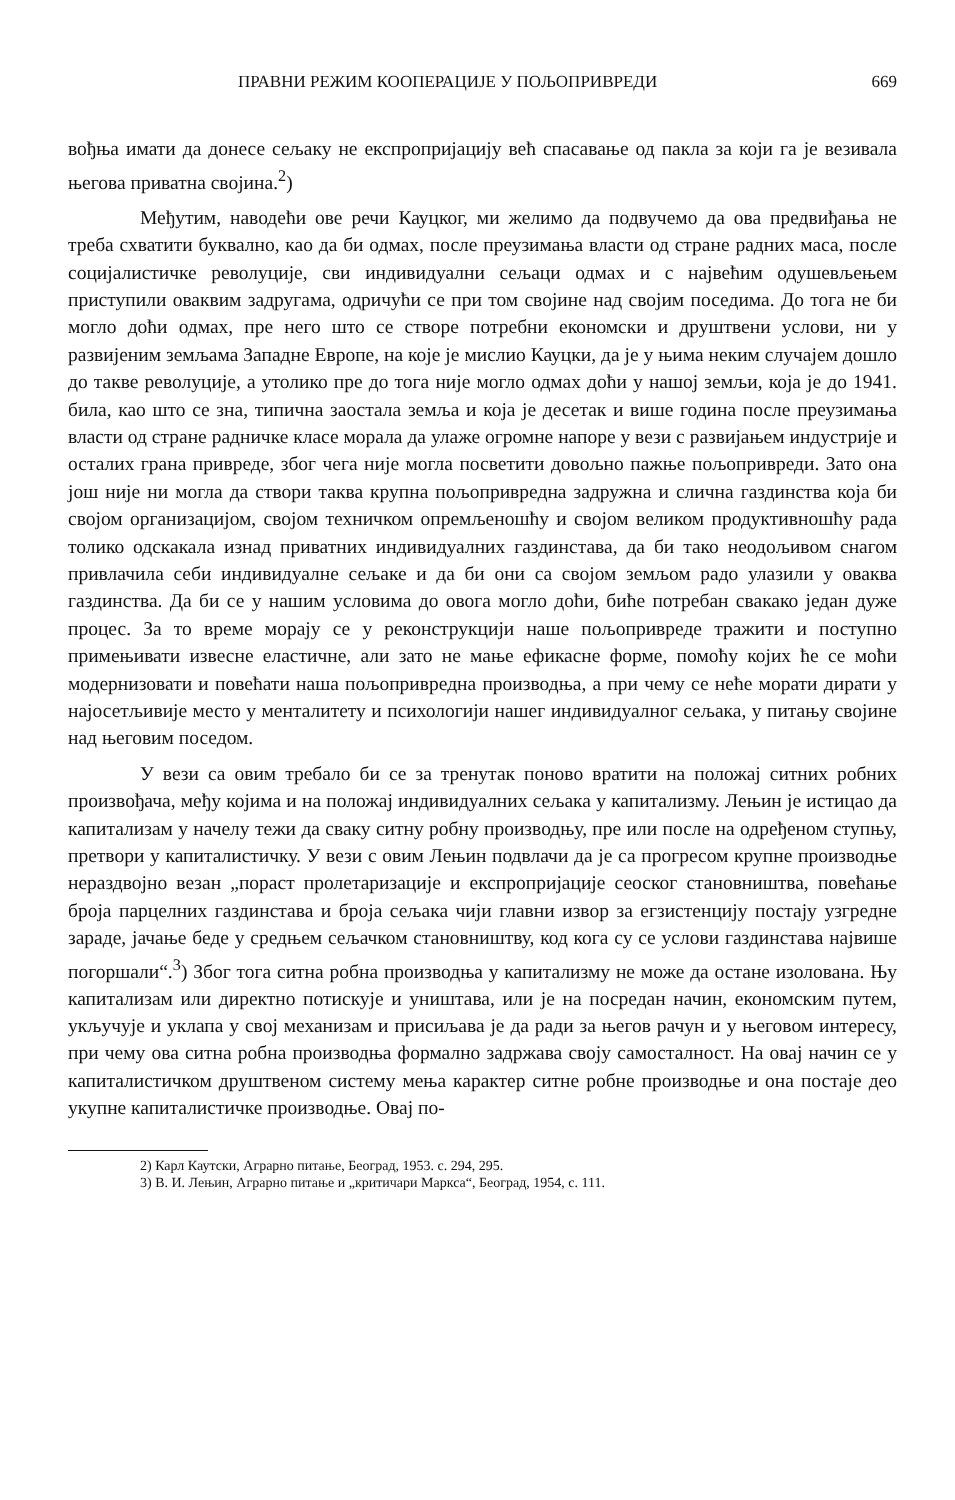ПРАВНИ РЕЖИМ КООПЕРАЦИЈЕ У ПОЉОПРИВРЕДИ 669
вођња имати да донесе сељаку не експропријацију већ спасавање од пакла за који га је везивала његова приватна својина.<sup>2</sup>)
Међутим, наводећи ове речи Кауцког, ми желимо да подвучемо да ова предвиђања не треба схватити буквално, као да би одмах, после преузимања власти од стране радних маса, после социјалистичке револуције, сви индивидуални сељаци одмах и с највећим одушевљењем приступили оваквим задругама, одричући се при том својине над својим поседима. До тога не би могло доћи одмах, пре него што се створе потребни економски и друштвени услови, ни у развијеним земљама Западне Европе, на које је мислио Кауцки, да је у њима неким случајем дошло до такве револуције, а утолико пре до тога није могло одмах доћи у нашој земљи, која је до 1941. била, као што се зна, типична заостала земља и која је десетак и више година после преузимања власти од стране радничке класе морала да улаже огромне напоре у вези с развијањем индустрије и осталих грана привреде, због чега није могла посветити довољно пажње пољопривреди. Зато она још није ни могла да створи таква крупна пољопривредна задружна и слична газдинства која би својом организацијом, својом техничком опремљеношћу и својом великом продуктивношћу рада толико одскакала изнад приватних индивидуалних газдинстава, да би тако неодољивом снагом привлачила себи индивидуалне сељаке и да би они са својом земљом радо улазили у оваква газдинства. Да би се у нашим условима до овога могло доћи, биће потребан свакако један дуже процес. За то време морају се у реконструкцији наше пољопривреде тражити и поступно примењивати извесне еластичне, али зато не мање ефикасне форме, помоћу којих ће се моћи модернизовати и повећати наша пољопривредна производња, а при чему се неће морати дирати у најосетљивије место у менталитету и психологији нашег индивидуалног сељака, у питању својине над његовим поседом.
У вези са овим требало би се за тренутак поново вратити на положај ситних робних произвођача, међу којима и на положај индивидуалних сељака у капитализму. Лењин је истицао да капитализам у начелу тежи да сваку ситну робну производњу, пре или после на одређеном ступњу, претвори у капиталистичку. У вези с овим Лењин подвлачи да је са прогресом крупне производње нераздвојно везан „пораст пролетаризације и експропријације сеоског становништва, повећање броја парцелних газдинстава и броја сељака чији главни извор за егзистенцију постају узгредне зараде, јачање беде у средњем сељачком становништву, код кога су се услови газдинстава највише погоршали“.<sup>3</sup>) Због тога ситна робна производња у капитализму не може да остане изолована. Њу капитализам или директно потискује и уништава, или је на посредан начин, економским путем, укључује и уклапа у свој механизам и присиљава је да ради за његов рачун и у његовом интересу, при чему ова ситна робна производња формално задржава своју самосталност. На овај начин се у капиталистичком друштвеном систему мења карактер ситне робне производње и она постаје део укупне капиталистичке производње. Овај по-
2) Карл Каутски, Аграрно питање, Београд, 1953. с. 294, 295.
3) В. И. Лењин, Аграрно питање и „критичари Маркса“, Београд, 1954, с. 111.